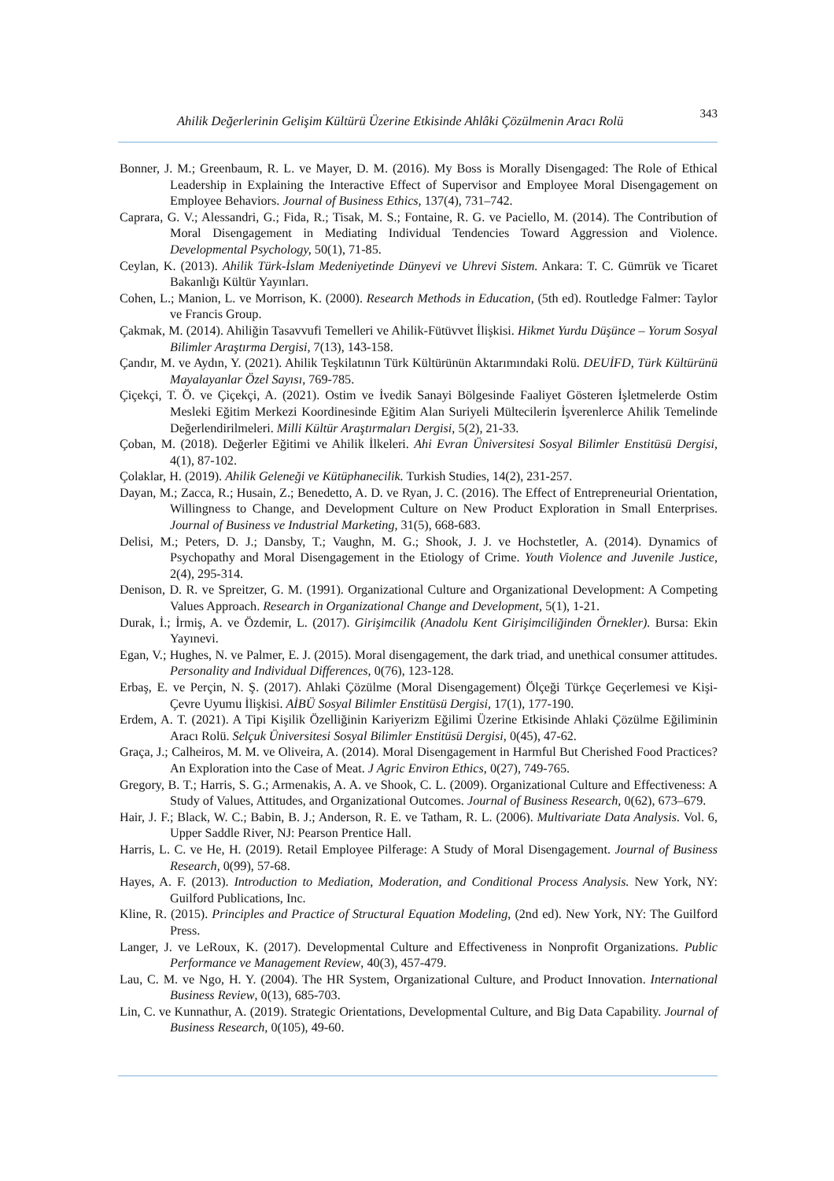Ahilik Değerlerinin Gelişim Kültürü Üzerine Etkisinde Ahlâki Çözülmenin Aracı Rolü 343
Bonner, J. M.; Greenbaum, R. L. ve Mayer, D. M. (2016). My Boss is Morally Disengaged: The Role of Ethical Leadership in Explaining the Interactive Effect of Supervisor and Employee Moral Disengagement on Employee Behaviors. Journal of Business Ethics, 137(4), 731–742.
Caprara, G. V.; Alessandri, G.; Fida, R.; Tisak, M. S.; Fontaine, R. G. ve Paciello, M. (2014). The Contribution of Moral Disengagement in Mediating Individual Tendencies Toward Aggression and Violence. Developmental Psychology, 50(1), 71-85.
Ceylan, K. (2013). Ahilik Türk-İslam Medeniyetinde Dünyevi ve Uhrevi Sistem. Ankara: T. C. Gümrük ve Ticaret Bakanlığı Kültür Yayınları.
Cohen, L.; Manion, L. ve Morrison, K. (2000). Research Methods in Education, (5th ed). Routledge Falmer: Taylor ve Francis Group.
Çakmak, M. (2014). Ahiliğin Tasavvufi Temelleri ve Ahilik-Fütüvvet İlişkisi. Hikmet Yurdu Düşünce – Yorum Sosyal Bilimler Araştırma Dergisi, 7(13), 143-158.
Çandır, M. ve Aydın, Y. (2021). Ahilik Teşkilatının Türk Kültürünün Aktarımındaki Rolü. DEUİFD, Türk Kültürünü Mayalayanlar Özel Sayısı, 769-785.
Çiçekçi, T. Ö. ve Çiçekçi, A. (2021). Ostim ve İvedik Sanayi Bölgesinde Faaliyet Gösteren İşletmelerde Ostim Mesleki Eğitim Merkezi Koordinesinde Eğitim Alan Suriyeli Mültecilerin İşverenlerce Ahilik Temelinde Değerlendirilmeleri. Milli Kültür Araştırmaları Dergisi, 5(2), 21-33.
Çoban, M. (2018). Değerler Eğitimi ve Ahilik İlkeleri. Ahi Evran Üniversitesi Sosyal Bilimler Enstitüsü Dergisi, 4(1), 87-102.
Çolaklar, H. (2019). Ahilik Geleneği ve Kütüphanecilik. Turkish Studies, 14(2), 231-257.
Dayan, M.; Zacca, R.; Husain, Z.; Benedetto, A. D. ve Ryan, J. C. (2016). The Effect of Entrepreneurial Orientation, Willingness to Change, and Development Culture on New Product Exploration in Small Enterprises. Journal of Business ve Industrial Marketing, 31(5), 668-683.
Delisi, M.; Peters, D. J.; Dansby, T.; Vaughn, M. G.; Shook, J. J. ve Hochstetler, A. (2014). Dynamics of Psychopathy and Moral Disengagement in the Etiology of Crime. Youth Violence and Juvenile Justice, 2(4), 295-314.
Denison, D. R. ve Spreitzer, G. M. (1991). Organizational Culture and Organizational Development: A Competing Values Approach. Research in Organizational Change and Development, 5(1), 1-21.
Durak, İ.; İrmiş, A. ve Özdemir, L. (2017). Girişimcilik (Anadolu Kent Girişimciliğinden Örnekler). Bursa: Ekin Yayınevi.
Egan, V.; Hughes, N. ve Palmer, E. J. (2015). Moral disengagement, the dark triad, and unethical consumer attitudes. Personality and Individual Differences, 0(76), 123-128.
Erbaş, E. ve Perçin, N. Ş. (2017). Ahlaki Çözülme (Moral Disengagement) Ölçeği Türkçe Geçerlemesi ve Kişi-Çevre Uyumu İlişkisi. AİBÜ Sosyal Bilimler Enstitüsü Dergisi, 17(1), 177-190.
Erdem, A. T. (2021). A Tipi Kişilik Özelliğinin Kariyerizm Eğilimi Üzerine Etkisinde Ahlaki Çözülme Eğiliminin Aracı Rolü. Selçuk Üniversitesi Sosyal Bilimler Enstitüsü Dergisi, 0(45), 47-62.
Graça, J.; Calheiros, M. M. ve Oliveira, A. (2014). Moral Disengagement in Harmful But Cherished Food Practices? An Exploration into the Case of Meat. J Agric Environ Ethics, 0(27), 749-765.
Gregory, B. T.; Harris, S. G.; Armenakis, A. A. ve Shook, C. L. (2009). Organizational Culture and Effectiveness: A Study of Values, Attitudes, and Organizational Outcomes. Journal of Business Research, 0(62), 673–679.
Hair, J. F.; Black, W. C.; Babin, B. J.; Anderson, R. E. ve Tatham, R. L. (2006). Multivariate Data Analysis. Vol. 6, Upper Saddle River, NJ: Pearson Prentice Hall.
Harris, L. C. ve He, H. (2019). Retail Employee Pilferage: A Study of Moral Disengagement. Journal of Business Research, 0(99), 57-68.
Hayes, A. F. (2013). Introduction to Mediation, Moderation, and Conditional Process Analysis. New York, NY: Guilford Publications, Inc.
Kline, R. (2015). Principles and Practice of Structural Equation Modeling, (2nd ed). New York, NY: The Guilford Press.
Langer, J. ve LeRoux, K. (2017). Developmental Culture and Effectiveness in Nonprofit Organizations. Public Performance ve Management Review, 40(3), 457-479.
Lau, C. M. ve Ngo, H. Y. (2004). The HR System, Organizational Culture, and Product Innovation. International Business Review, 0(13), 685-703.
Lin, C. ve Kunnathur, A. (2019). Strategic Orientations, Developmental Culture, and Big Data Capability. Journal of Business Research, 0(105), 49-60.